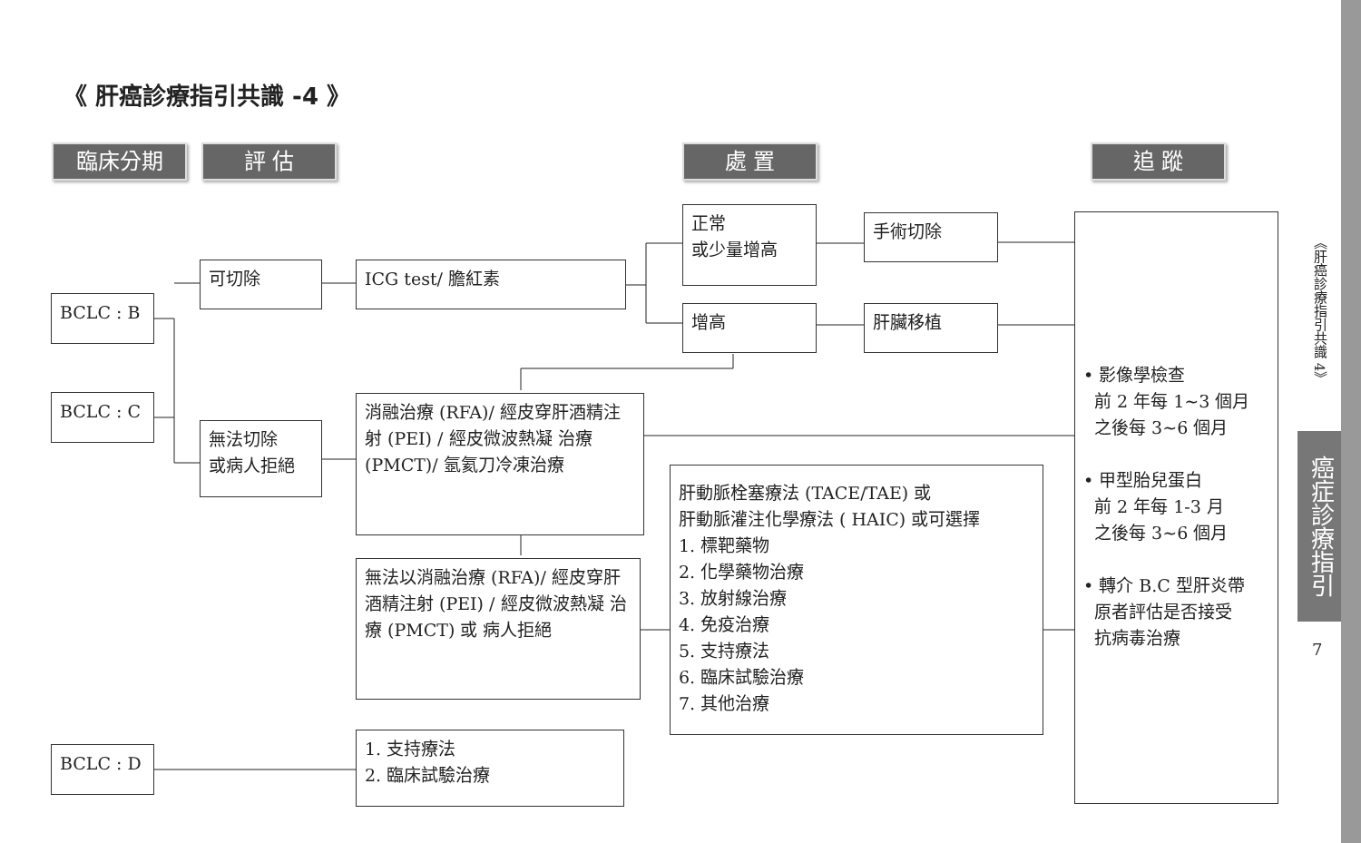《 肝癌診療指引共識 -4 》
臨床分期 評 估 處 置 追 蹤
BCLC : B
BCLC : C
BCLC : D
可切除
無法切除
或病人拒絕
ICG test/ 膽紅素
正常
或少量增高
增高
手術切除
肝臟移植
消融治療 (RFA)/ 經皮穿肝酒精注射 (PEI) / 經皮微波熱凝 治療 (PMCT)/ 氬氦刀冷凍治療
無法以消融治療 (RFA)/ 經皮穿肝酒精注射 (PEI) / 經皮微波熱凝 治療 (PMCT) 或 病人拒絕
肝動脈栓塞療法 (TACE/TAE) 或
肝動脈灌注化學療法 ( HAIC) 或可選擇
1. 標靶藥物
2. 化學藥物治療
3. 放射線治療
4. 免疫治療
5. 支持療法
6. 臨床試驗治療
7. 其他治療
1. 支持療法
2. 臨床試驗治療
• 影像學檢查
前 2 年每 1~3 個月
之後每 3~6 個月
• 甲型胎兒蛋白
前 2 年每 1-3 月
之後每 3~6 個月
• 轉介 B.C 型肝炎帶
原者評估是否接受
抗病毒治療
《肝癌診療指引共識 4》
癌症診療指引
7